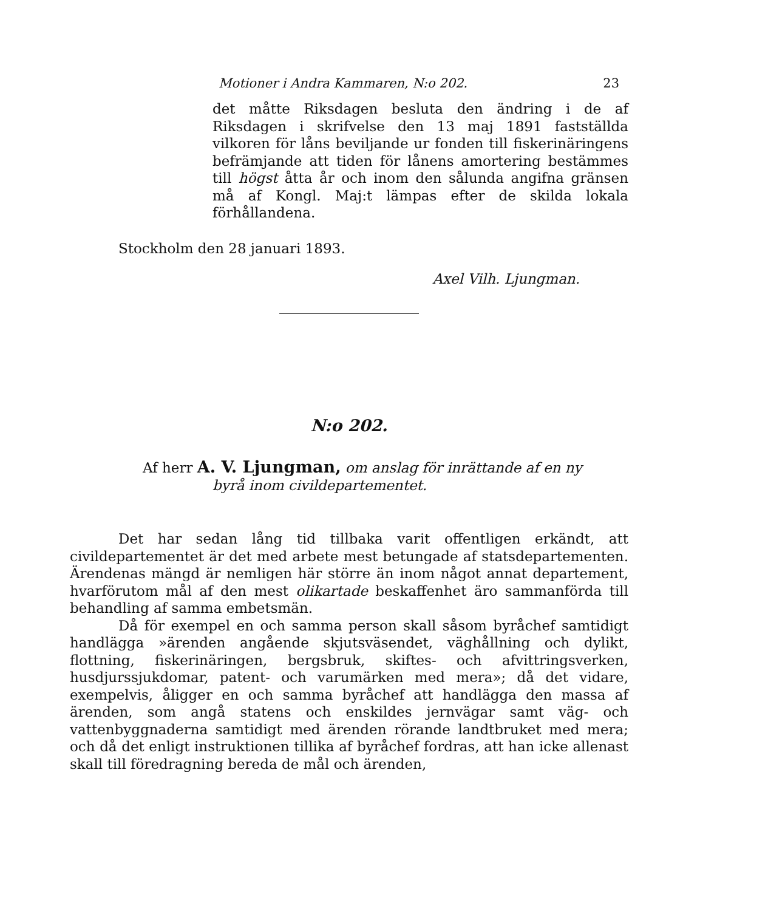Motioner i Andra Kammaren, N:o 202. 23
det måtte Riksdagen besluta den ändring i de af Riksdagen i skrifvelse den 13 maj 1891 fastställda vilkoren för låns beviljande ur fonden till fiskerinäringens befrämjande att tiden för lånens amortering bestämmes till högst åtta år och inom den sålunda angifna gränsen må af Kongl. Maj:t lämpas efter de skilda lokala förhållandena.
Stockholm den 28 januari 1893.
Axel Vilh. Ljungman.
N:o 202.
Af herr A. V. Ljungman, om anslag för inrättande af en ny
byrå inom civildepartementet.
Det har sedan lång tid tillbaka varit offentligen erkändt, att civildepartementet är det med arbete mest betungade af statsdepartementen. Ärendenas mängd är nemligen här större än inom något annat departement, hvarförutom mål af den mest olikartade beskaffenhet äro sammanförda till behandling af samma embetsmän.
Då för exempel en och samma person skall såsom byråchef samtidigt handlägga »ärenden angående skjutsväsendet, väghållning och dylikt, flottning, fiskerinäringen, bergsbruk, skiftes- och afvittringsverken, husdjurssjukdomar, patent- och varumärken med mera»; då det vidare, exempelvis, åligger en och samma byråchef att handlägga den massa af ärenden, som angå statens och enskildes jernvägar samt väg- och vattenbyggnaderna samtidigt med ärenden rörande landtbruket med mera; och då det enligt instruktionen tillika af byråchef fordras, att han icke allenast skall till föredragning bereda de mål och ärenden,